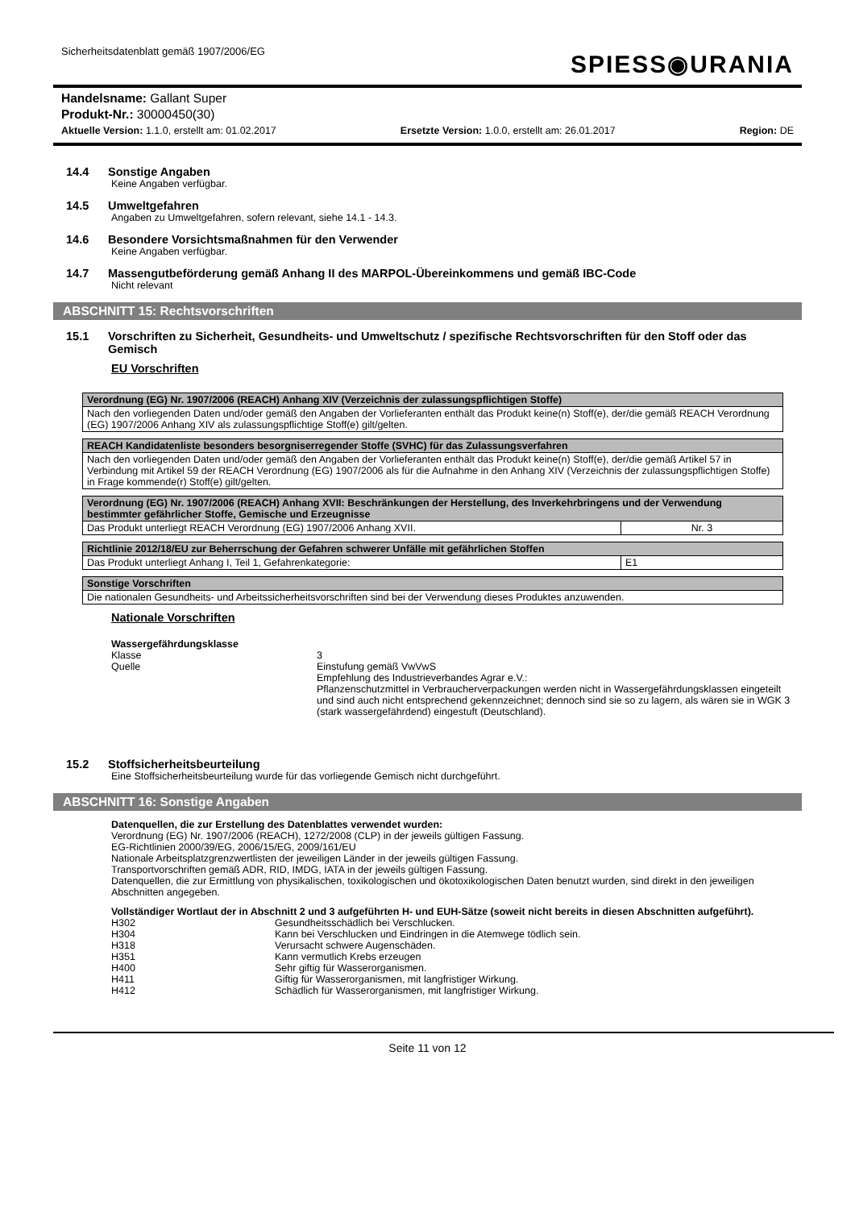Sicherheitsdatenblatt gemäß 1907/2006/EG
SPIESS◉URANIA
Handelsname: Gallant Super
Produkt-Nr.: 30000450(30)
Aktuelle Version: 1.1.0, erstellt am: 01.02.2017 Ersetzte Version: 1.0.0, erstellt am: 26.01.2017 Region: DE
14.4 Sonstige Angaben
Keine Angaben verfügbar.
14.5 Umweltgefahren
Angaben zu Umweltgefahren, sofern relevant, siehe 14.1 - 14.3.
14.6 Besondere Vorsichtsmaßnahmen für den Verwender
Keine Angaben verfügbar.
14.7 Massengutbeförderung gemäß Anhang II des MARPOL-Übereinkommens und gemäß IBC-Code
Nicht relevant
ABSCHNITT 15: Rechtsvorschriften
15.1 Vorschriften zu Sicherheit, Gesundheits- und Umweltschutz / spezifische Rechtsvorschriften für den Stoff oder das Gemisch
EU Vorschriften
| Verordnung (EG) Nr. 1907/2006 (REACH) Anhang XIV (Verzeichnis der zulassungspflichtigen Stoffe) |
| --- |
| Nach den vorliegenden Daten und/oder gemäß den Angaben der Vorlieferanten enthält das Produkt keine(n) Stoff(e), der/die gemäß REACH Verordnung (EG) 1907/2006 Anhang XIV als zulassungspflichtige Stoff(e) gilt/gelten. |
| REACH Kandidatenliste besonders besorgniserregender Stoffe (SVHC) für das Zulassungsverfahren |
| --- |
| Nach den vorliegenden Daten und/oder gemäß den Angaben der Vorlieferanten enthält das Produkt keine(n) Stoff(e), der/die gemäß Artikel 57 in Verbindung mit Artikel 59 der REACH Verordnung (EG) 1907/2006 als für die Aufnahme in den Anhang XIV (Verzeichnis der zulassungspflichtigen Stoffe) in Frage kommende(r) Stoff(e) gilt/gelten. |
| Verordnung (EG) Nr. 1907/2006 (REACH) Anhang XVII: Beschränkungen der Herstellung, des Inverkehrbringens und der Verwendung bestimmter gefährlicher Stoffe, Gemische und Erzeugnisse | |
| --- | --- |
| Das Produkt unterliegt REACH Verordnung (EG) 1907/2006 Anhang XVII. | Nr. 3 |
| Richtlinie 2012/18/EU zur Beherrschung der Gefahren schwerer Unfälle mit gefährlichen Stoffen | |
| --- | --- |
| Das Produkt unterliegt Anhang I, Teil 1, Gefahrenkategorie: | E1 |
| Sonstige Vorschriften |
| --- |
| Die nationalen Gesundheits- und Arbeitssicherheitsvorschriften sind bei der Verwendung dieses Produktes anzuwenden. |
Nationale Vorschriften
Wassergefährdungsklasse
Klasse 3
Quelle Einstufung gemäß VwVwS
Empfehlung des Industrieverbandes Agrar e.V.:
Pflanzenschutzmittel in Verbraucherverpackungen werden nicht in Wassergefährdungsklassen eingeteilt und sind auch nicht entsprechend gekennzeichnet; dennoch sind sie so zu lagern, als wären sie in WGK 3 (stark wassergefährdend) eingestuft (Deutschland).
15.2 Stoffsicherheitsbeurteilung
Eine Stoffsicherheitsbeurteilung wurde für das vorliegende Gemisch nicht durchgeführt.
ABSCHNITT 16: Sonstige Angaben
Datenquellen, die zur Erstellung des Datenblattes verwendet wurden:
Verordnung (EG) Nr. 1907/2006 (REACH), 1272/2008 (CLP) in der jeweils gültigen Fassung.
EG-Richtlinien 2000/39/EG, 2006/15/EG, 2009/161/EU
Nationale Arbeitsplatzgrenzwertlisten der jeweiligen Länder in der jeweils gültigen Fassung.
Transportvorschriften gemäß ADR, RID, IMDG, IATA in der jeweils gültigen Fassung.
Datenquellen, die zur Ermittlung von physikalischen, toxikologischen und ökotoxikologischen Daten benutzt wurden, sind direkt in den jeweiligen Abschnitten angegeben.
Vollständiger Wortlaut der in Abschnitt 2 und 3 aufgeführten H- und EUH-Sätze (soweit nicht bereits in diesen Abschnitten aufgeführt).
H302 Gesundheitsschädlich bei Verschlucken.
H304 Kann bei Verschlucken und Eindringen in die Atemwege tödlich sein.
H318 Verursacht schwere Augenschäden.
H351 Kann vermutlich Krebs erzeugen
H400 Sehr giftig für Wasserorganismen.
H411 Giftig für Wasserorganismen, mit langfristiger Wirkung.
H412 Schädlich für Wasserorganismen, mit langfristiger Wirkung.
Seite 11 von 12